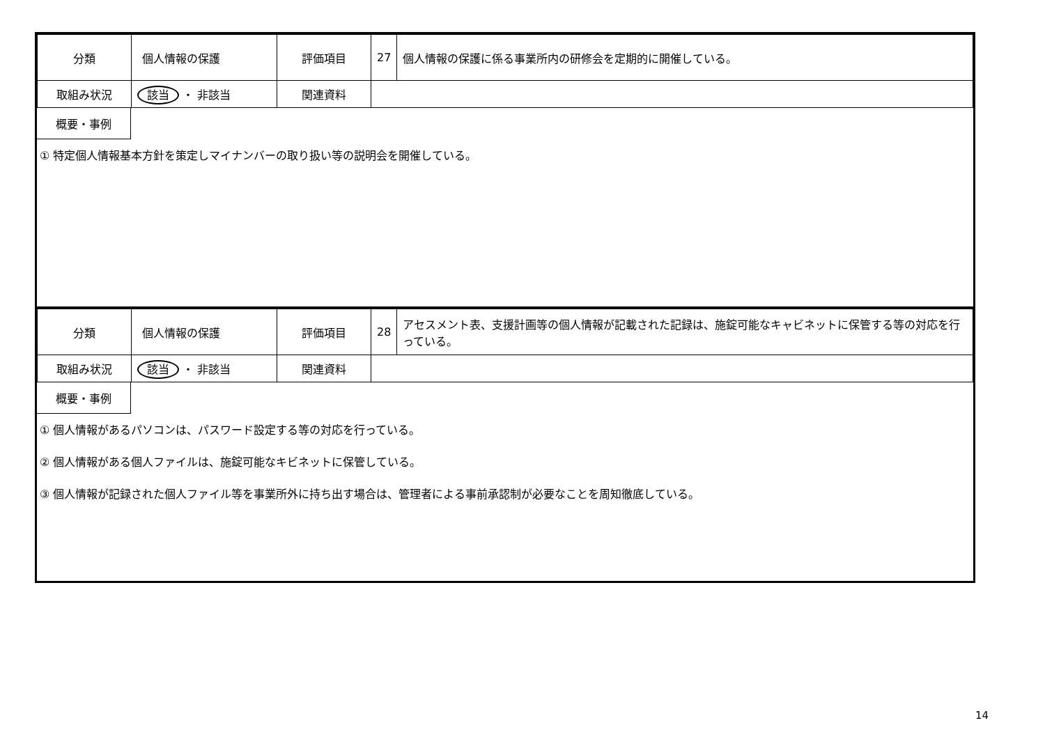| 分類 | 個人情報の保護 | 評価項目 | 27 | 個人情報の保護に係る事業所内の研修会を定期的に開催している。 |
| 取組み状況 | 該当 ・ 非該当 | 関連資料 | | |
概要・事例
① 特定個人情報基本方針を策定しマイナンバーの取り扱い等の説明会を開催している。
| 分類 | 個人情報の保護 | 評価項目 | 28 | アセスメント表、支援計画等の個人情報が記載された記録は、施錠可能なキャビネットに保管する等の対応を行っている。 |
| 取組み状況 | 該当 ・ 非該当 | 関連資料 | | |
概要・事例
① 個人情報があるパソコンは、パスワード設定する等の対応を行っている。
② 個人情報がある個人ファイルは、施錠可能なキビネットに保管している。
③ 個人情報が記録された個人ファイル等を事業所外に持ち出す場合は、管理者による事前承認制が必要なことを周知徹底している。
14